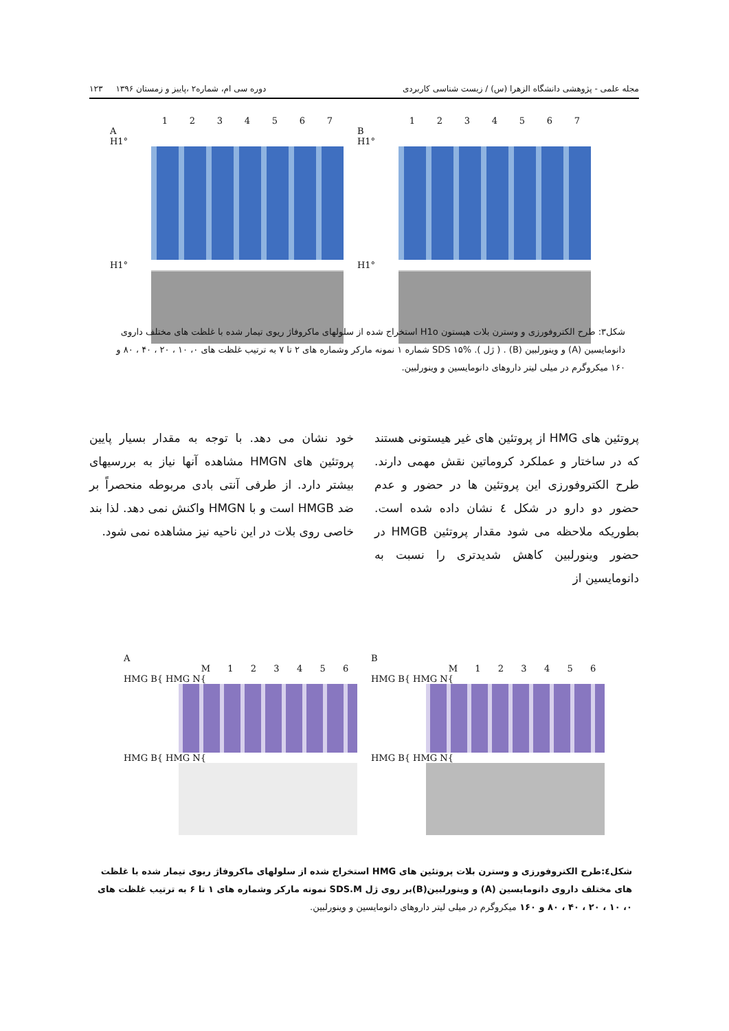مجله علمی - پژوهشی دانشگاه الزهرا (س) / زیست شناسی کاربردی دوره سی ام، شماره۲ ،پاییز و زمستان ۱۳۹۶ ۱۲۳
1 2 3 4 5 6 7
A
H1°
H1°
1 2 3 4 5 6 7
B
H1°
H1°
شکل۳: طرح الکتروفورزی و وسترن بلات هیستون H1o استخراج شده از سلولهای ماکروفاژ ریوی تیمار شده با غلظت های مختلف داروی دانومایسین (A) و وینورلبین (B) . ( ژل ). SDS ۱۵% شماره ۱ نمونه مارکر وشماره های ۲ تا ۷ به ترتیب غلظت های ۰، ۱۰ ، ۲۰ ، ۴۰ ، ۸۰ و ۱۶۰ میکروگرم در میلی لیتر داروهای دانومایسین و وینورلبین.
پروتئین های HMG از پروتئین های غیر هیستونی هستند که در ساختار و عملکرد کروماتین نقش مهمی دارند. طرح الکتروفورزی این پروتئین ها در حضور و عدم حضور دو دارو در شکل ٤ نشان داده شده است. بطوریکه ملاحظه می شود مقدار پروتئین HMGB در حضور وینورلبین کاهش شدیدتری را نسبت به دانومایسین از
خود نشان می دهد. با توجه به مقدار بسیار پایین پروتئین های HMGN مشاهده آنها نیاز به بررسیهای بیشتر دارد. از طرفی آنتی بادی مربوطه منحصراً بر ضد HMGB است و با HMGN واکنش نمی دهد. لذا بند خاصی روی بلات در این ناحیه نیز مشاهده نمی شود.
A
M 1 2 3 4 5 6
HMG B{ HMG N{
HMG B{ HMG N{
B
M 1 2 3 4 5 6
HMG B{ HMG N{
HMG B{ HMG N{
شکل٤:طرح الکتروفورزی و وسترن بلات پروتئین های HMG استخراج شده از سلولهای ماکروفاژ ریوی تیمار شده با غلظت های مختلف داروی دانومایسین (A) و وینورلبین(B)بر روی ژل SDS.M نمونه مارکر وشماره های ۱ تا ۶ به ترتیب غلظت های ۰، ۱۰ ، ۲۰ ، ۴۰ ، ۸۰ و ۱۶۰ میکروگرم در میلی لیتر داروهای دانومایسین و وینورلبین.